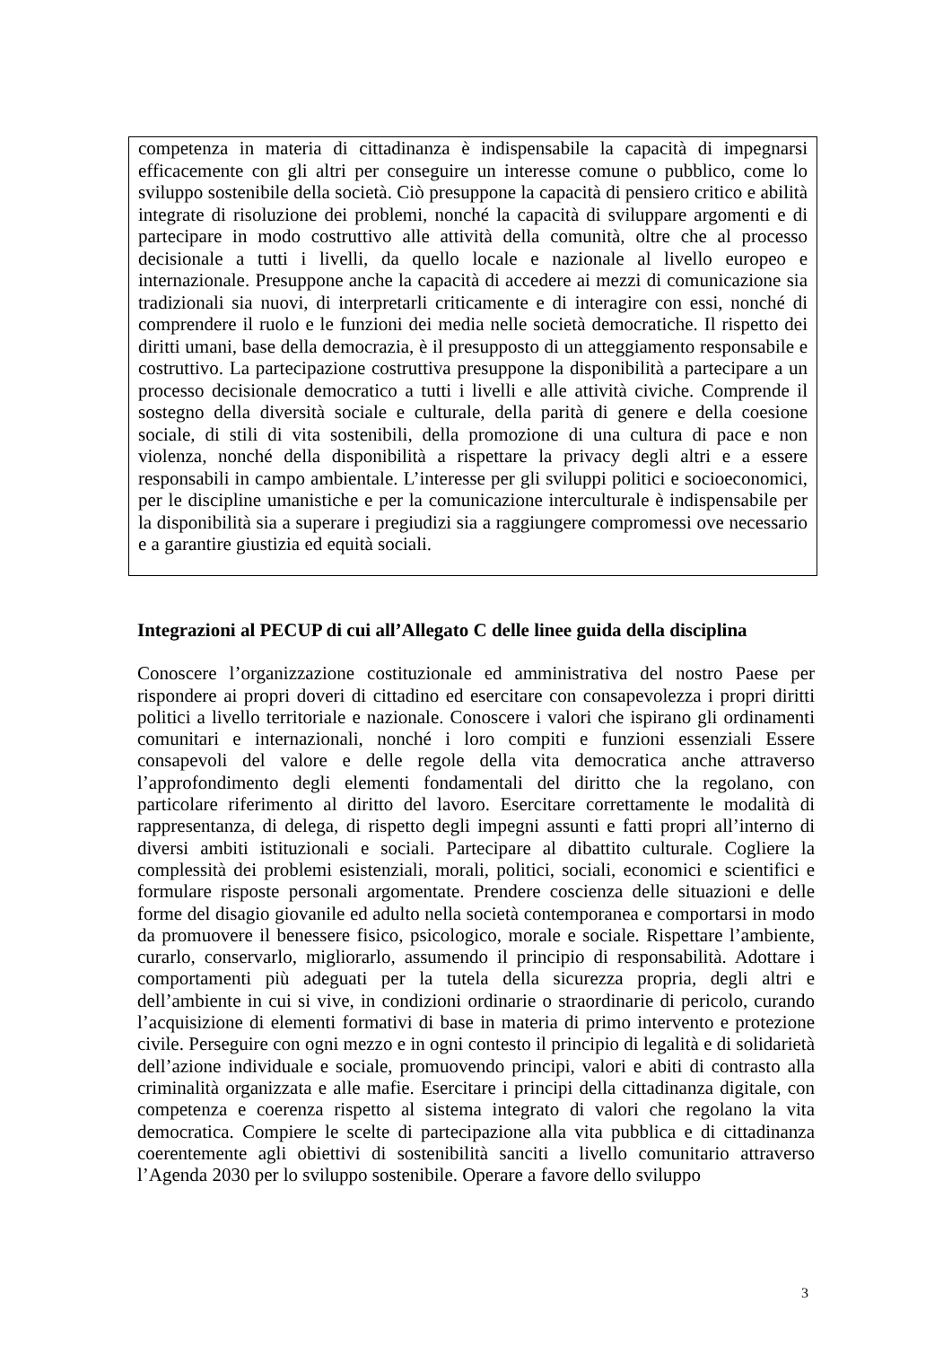competenza in materia di cittadinanza è indispensabile la capacità di impegnarsi efficacemente con gli altri per conseguire un interesse comune o pubblico, come lo sviluppo sostenibile della società. Ciò presuppone la capacità di pensiero critico e abilità integrate di risoluzione dei problemi, nonché la capacità di sviluppare argomenti e di partecipare in modo costruttivo alle attività della comunità, oltre che al processo decisionale a tutti i livelli, da quello locale e nazionale al livello europeo e internazionale. Presuppone anche la capacità di accedere ai mezzi di comunicazione sia tradizionali sia nuovi, di interpretarli criticamente e di interagire con essi, nonché di comprendere il ruolo e le funzioni dei media nelle società democratiche. Il rispetto dei diritti umani, base della democrazia, è il presupposto di un atteggiamento responsabile e costruttivo. La partecipazione costruttiva presuppone la disponibilità a partecipare a un processo decisionale democratico a tutti i livelli e alle attività civiche. Comprende il sostegno della diversità sociale e culturale, della parità di genere e della coesione sociale, di stili di vita sostenibili, della promozione di una cultura di pace e non violenza, nonché della disponibilità a rispettare la privacy degli altri e a essere responsabili in campo ambientale. L’interesse per gli sviluppi politici e socioeconomici, per le discipline umanistiche e per la comunicazione interculturale è indispensabile per la disponibilità sia a superare i pregiudizi sia a raggiungere compromessi ove necessario e a garantire giustizia ed equità sociali.
Integrazioni al PECUP di cui all’Allegato C delle linee guida della disciplina
Conoscere l’organizzazione costituzionale ed amministrativa del nostro Paese per rispondere ai propri doveri di cittadino ed esercitare con consapevolezza i propri diritti politici a livello territoriale e nazionale. Conoscere i valori che ispirano gli ordinamenti comunitari e internazionali, nonché i loro compiti e funzioni essenziali Essere consapevoli del valore e delle regole della vita democratica anche attraverso l’approfondimento degli elementi fondamentali del diritto che la regolano, con particolare riferimento al diritto del lavoro. Esercitare correttamente le modalità di rappresentanza, di delega, di rispetto degli impegni assunti e fatti propri all’interno di diversi ambiti istituzionali e sociali. Partecipare al dibattito culturale. Cogliere la complessità dei problemi esistenziali, morali, politici, sociali, economici e scientifici e formulare risposte personali argomentate. Prendere coscienza delle situazioni e delle forme del disagio giovanile ed adulto nella società contemporanea e comportarsi in modo da promuovere il benessere fisico, psicologico, morale e sociale. Rispettare l’ambiente, curarlo, conservarlo, migliorarlo, assumendo il principio di responsabilità. Adottare i comportamenti più adeguati per la tutela della sicurezza propria, degli altri e dell’ambiente in cui si vive, in condizioni ordinarie o straordinarie di pericolo, curando l’acquisizione di elementi formativi di base in materia di primo intervento e protezione civile. Perseguire con ogni mezzo e in ogni contesto il principio di legalità e di solidarietà dell’azione individuale e sociale, promuovendo principi, valori e abiti di contrasto alla criminalità organizzata e alle mafie. Esercitare i principi della cittadinanza digitale, con competenza e coerenza rispetto al sistema integrato di valori che regolano la vita democratica. Compiere le scelte di partecipazione alla vita pubblica e di cittadinanza coerentemente agli obiettivi di sostenibilità sanciti a livello comunitario attraverso l’Agenda 2030 per lo sviluppo sostenibile. Operare a favore dello sviluppo
3